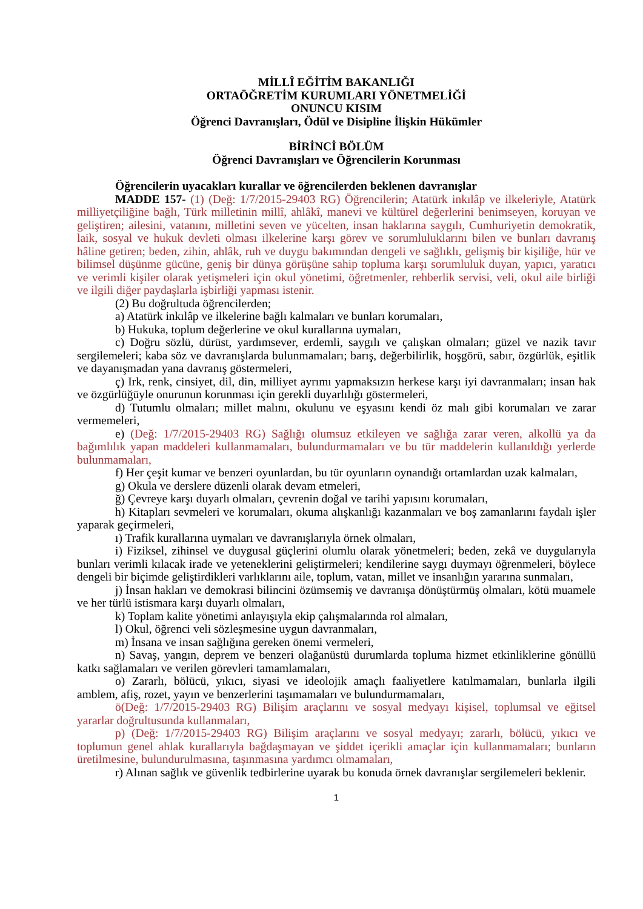MİLLÎ EĞİTİM BAKANLIĞI
ORTAÖĞRETİM KURUMLARI YÖNETMELİĞİ
ONUNCU KISIM
Öğrenci Davranışları, Ödül ve Disipline İlişkin Hükümler
BİRİNCİ BÖLÜM
Öğrenci Davranışları ve Öğrencilerin Korunması
Öğrencilerin uyacakları kurallar ve öğrencilerden beklenen davranışlar
MADDE 157- (1) (Değ: 1/7/2015-29403 RG) Öğrencilerin; Atatürk inkılâp ve ilkeleriyle, Atatürk milliyetçiliğine bağlı, Türk milletinin millî, ahlâkî, manevi ve kültürel değerlerini benimseyen, koruyan ve geliştiren; ailesini, vatanını, milletini seven ve yücelten, insan haklarına saygılı, Cumhuriyetin demokratik, laik, sosyal ve hukuk devleti olması ilkelerine karşı görev ve sorumluluklarını bilen ve bunları davranış hâline getiren; beden, zihin, ahlâk, ruh ve duygu bakımından dengeli ve sağlıklı, gelişmiş bir kişiliğe, hür ve bilimsel düşünme gücüne, geniş bir dünya görüşüne sahip topluma karşı sorumluluk duyan, yapıcı, yaratıcı ve verimli kişiler olarak yetişmeleri için okul yönetimi, öğretmenler, rehberlik servisi, veli, okul aile birliği ve ilgili diğer paydaşlarla işbirliği yapması istenir.
(2) Bu doğrultuda öğrencilerden;
a) Atatürk inkılâp ve ilkelerine bağlı kalmaları ve bunları korumaları,
b) Hukuka, toplum değerlerine ve okul kurallarına uymaları,
c) Doğru sözlü, dürüst, yardımsever, erdemli, saygılı ve çalışkan olmaları; güzel ve nazik tavır sergilemeleri; kaba söz ve davranışlarda bulunmamaları; barış, değerbilirlik, hoşgörü, sabır, özgürlük, eşitlik ve dayanışmadan yana davranış göstermeleri,
ç) Irk, renk, cinsiyet, dil, din, milliyet ayrımı yapmaksızın herkese karşı iyi davranmaları; insan hak ve özgürlüğüyle onurunun korunması için gerekli duyarlılığı göstermeleri,
d) Tutumlu olmaları; millet malını, okulunu ve eşyasını kendi öz malı gibi korumaları ve zarar vermemeleri,
e) (Değ: 1/7/2015-29403 RG) Sağlığı olumsuz etkileyen ve sağlığa zarar veren, alkollü ya da bağımlılık yapan maddeleri kullanmamaları, bulundurmamaları ve bu tür maddelerin kullanıldığı yerlerde bulunmamaları,
f) Her çeşit kumar ve benzeri oyunlardan, bu tür oyunların oynandığı ortamlardan uzak kalmaları,
g) Okula ve derslere düzenli olarak devam etmeleri,
ğ) Çevreye karşı duyarlı olmaları, çevrenin doğal ve tarihi yapısını korumaları,
h) Kitapları sevmeleri ve korumaları, okuma alışkanlığı kazanmaları ve boş zamanlarını faydalı işler yaparak geçirmeleri,
ı) Trafik kurallarına uymaları ve davranışlarıyla örnek olmaları,
i) Fiziksel, zihinsel ve duygusal güçlerini olumlu olarak yönetmeleri; beden, zekâ ve duygularıyla bunları verimli kılacak irade ve yeteneklerini geliştirmeleri; kendilerine saygı duymayı öğrenmeleri, böylece dengeli bir biçimde geliştirdikleri varlıklarını aile, toplum, vatan, millet ve insanlığın yararına sunmaları,
j) İnsan hakları ve demokrasi bilincini özümsemiş ve davranışa dönüştürmüş olmaları, kötü muamele ve her türlü istismara karşı duyarlı olmaları,
k) Toplam kalite yönetimi anlayışıyla ekip çalışmalarında rol almaları,
l) Okul, öğrenci veli sözleşmesine uygun davranmaları,
m) İnsana ve insan sağlığına gereken önemi vermeleri,
n) Savaş, yangın, deprem ve benzeri olağanüstü durumlarda topluma hizmet etkinliklerine gönüllü katkı sağlamaları ve verilen görevleri tamamlamaları,
o) Zararlı, bölücü, yıkıcı, siyasi ve ideolojik amaçlı faaliyetlere katılmamaları, bunlarla ilgili amblem, afiş, rozet, yayın ve benzerlerini taşımamaları ve bulundurmamaları,
ö(Değ: 1/7/2015-29403 RG) Bilişim araçlarını ve sosyal medyayı kişisel, toplumsal ve eğitsel yararlar doğrultusunda kullanmaları,
p) (Değ: 1/7/2015-29403 RG) Bilişim araçlarını ve sosyal medyayı; zararlı, bölücü, yıkıcı ve toplumun genel ahlak kurallarıyla bağdaşmayan ve şiddet içerikli amaçlar için kullanmamaları; bunların üretilmesine, bulundurulmasına, taşınmasına yardımcı olmamaları,
r) Alınan sağlık ve güvenlik tedbirlerine uyarak bu konuda örnek davranışlar sergilemeleri beklenir.
1